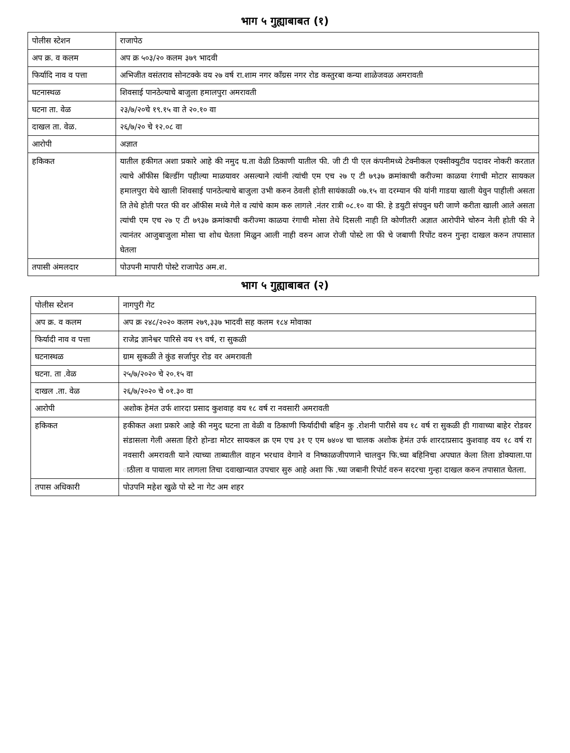भाग ५ गुह्याबाबत (१)
| पोलीस स्टेशन | राजापेठ |
| अप क्र. व कलम | अप क्र ५०३/२० कलम ३७९ भादवी |
| फिर्यादि नाव व पत्ता | अभिजीत वसंतराव सोनटक्के वय २७ वर्ष रा.शाम नगर काँग्रस नगर रोड कस्तुरबा कन्या शाळेजवळ अमरावती |
| घटनास्थळ | शिवसाई पानठेल्याचे बाजुला हमालपुरा अमरावती |
| घटना ता. वेळ | २३/७/२०चे १९.१५ वा ते २०.१० वा |
| दाखल ता. वेळ. | २६/७/२० चे १२.०८ वा |
| आरोपी | अज्ञात |
| हकिकत | यातील हकीगत अशा प्रकारे आहे की नमुद घ.ता वेळी ठिकाणी यातील फी. जी टी पी एल कंपनीमध्ये टेक्नीकल एक्सीक्युटीव पदावर नोकरी करतात त्याचे ऑफीस बिल्डींग पहील्या माळयावर असल्याने त्यांनी त्यांची एम एच २७ ए टी ७९३७ क्रमांकाची करीज्मा काळया रंगाची मोटार सायकल हमालपुरा येथे खाली शिवसाई पानठेल्याचे बाजुला उभी करुन ठेवली होती सायंकाळी ०७.१५ वा दरम्यान फी यांनी गाडया खाली येवुन पाहीली असता ति तेथे होती परत फी वर ऑफीस मध्ये गेले व त्यांचे काम करु लागले .नंतर रात्री ०८.१० वा फी. हे डयुटी संपवुन घरी जाणे करीता खाली आले असता त्यांची एम एच २७ ए टी ७९३७ क्रमांकाची करीज्मा काळया रंगाची मोसा तेथे दिसली नाही ति कोणीतरी अज्ञात आरोपीने चोरुन नेली होती फी ने त्यानंतर आजुबाजुला मोसा चा शोध घेतला मिळुन आली नाही वरुन आज रोजी पोस्टे ला फी चे जबाणी रिपोंट वरुन गुन्हा दाखल करुन तपासात घेतला |
| तपासी अंमलदार | पोउपनी मापारी पोस्टे राजापेठ अम.श. |
भाग ५ गुह्याबाबत (२)
| पोलीस स्टेशन | नागपुरी गेट |
| अप क्र. व कलम | अप क्र २४८/२०२० कलम २७९,३३७ भादवी सह कलम १८४ मोवाका |
| फिर्यादी नाव व पत्ता | राजेद्र ज्ञानेश्वर पारिसे वय १९ वर्ष, रा सुकळी |
| घटनास्थळ | ग्राम सुकळी ते कुंड सर्जापुर रोड वर अमरावती |
| घटना. ता .वेळ | २५/७/२०२० चे २०.१५ वा |
| दाखल .ता. वेळ | २६/७/२०२० चे ०१.३० वा |
| आरोपी | अशोक हेमंत उर्फ शारदा प्रसाद कुशवाह वय १८ वर्ष रा नवसारी अमरावती |
| हकिकत | हकीकत अशा प्रकारे आहे की नमुद घटना ता वेळी व ठिकाणी फिर्यादीची बहिन कु .रोशनी पारीसे वय १८ वर्ष रा सुकळी ही गावाच्या बाहेर रोडवर संडासला गेली असता हिरो होन्डा मोटर सायकल क्र एम एच ३१ ए एम ७४०४ चा चालक अशोक हेमंत उर्फ शारदाप्रसाद कुशवाह वय १८ वर्ष रा नवसारी अमरावती याने त्याच्या ताब्यातील वाहन भरधाव वेगाने व निष्काळजीपणाने चालवुन फि.च्या बहिनिचा अपघात केला तिला डोक्याला.पा ाठीला व पायाला मार लागला तिचा दवाखान्यात उपचार सुरु आहे अशा फि .च्या जबानी रिपोर्ट वरुन सदरचा गुन्हा दाखल करुन तपासात घेतला. |
| तपास अधिकारी | पोउपनि महेश खुळे पो स्टे ना गेट अम शहर |